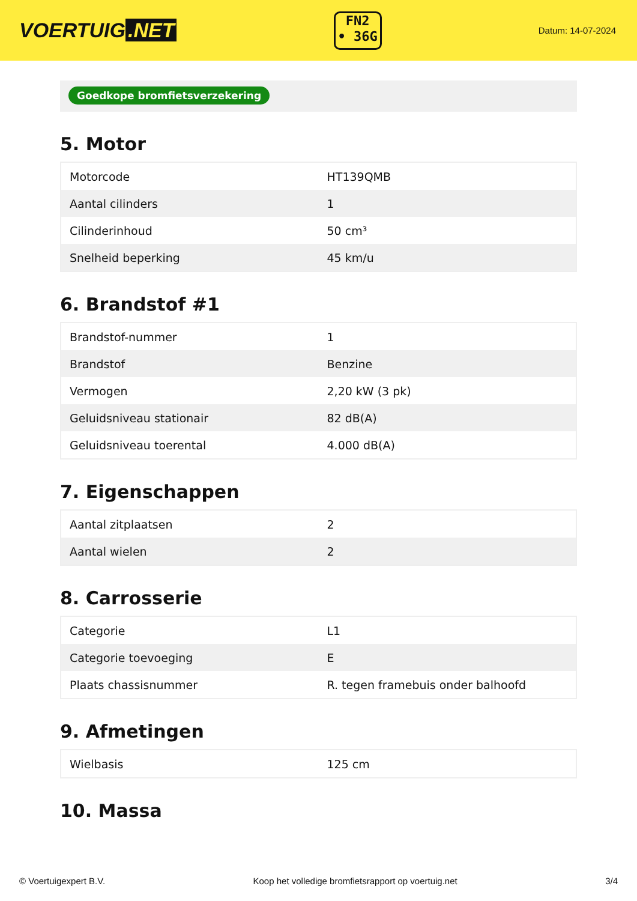VOERTUIG.NET
FN2
• 36G
Datum: 14-07-2024
Goedkope bromfietsverzekering
5. Motor
| Motorcode | HT139QMB |
| Aantal cilinders | 1 |
| Cilinderinhoud | 50 cm³ |
| Snelheid beperking | 45 km/u |
6. Brandstof #1
| Brandstof-nummer | 1 |
| Brandstof | Benzine |
| Vermogen | 2,20 kW (3 pk) |
| Geluidsniveau stationair | 82 dB(A) |
| Geluidsniveau toerental | 4.000 dB(A) |
7. Eigenschappen
| Aantal zitplaatsen | 2 |
| Aantal wielen | 2 |
8. Carrosserie
| Categorie | L1 |
| Categorie toevoeging | E |
| Plaats chassisnummer | R. tegen framebuis onder balhoofd |
9. Afmetingen
| Wielbasis | 125 cm |
10. Massa
© Voertuigexpert B.V. Koop het volledige bromfietsrapport op voertuig.net 3/4